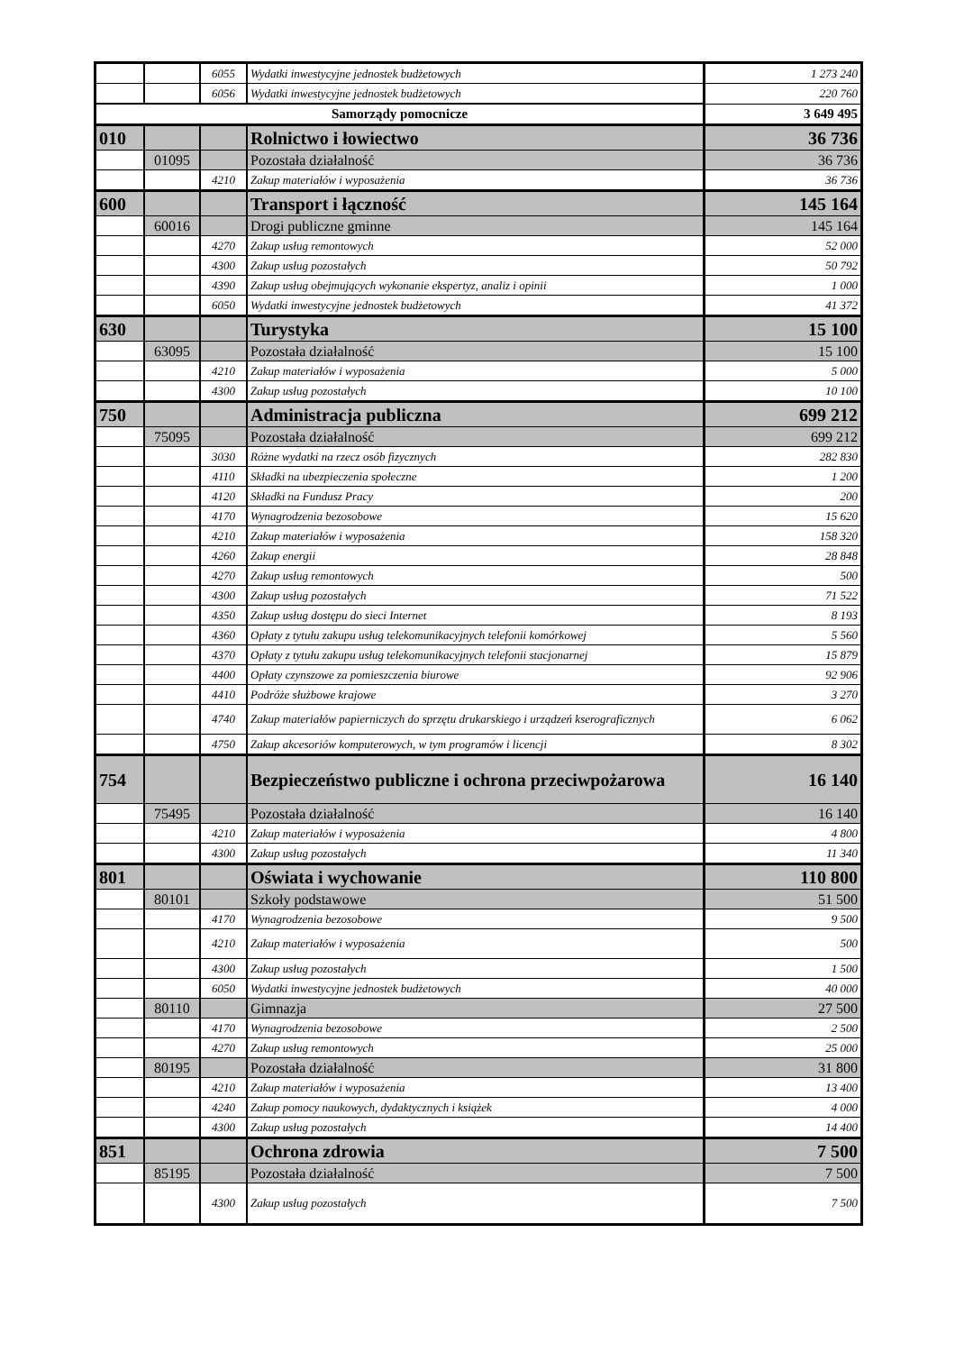| | | 6055 | Wydatki inwestycyjne jednostek budżetowych | 1 273 240 |
| | | 6056 | Wydatki inwestycyjne jednostek budżetowych | 220 760 |
| Samorządy pomocnicze | | | | 3 649 495 |
| 010 | | | Rolnictwo i łowiectwo | 36 736 |
| | 01095 | | Pozostała działalność | 36 736 |
| | | 4210 | Zakup materiałów i wyposażenia | 36 736 |
| 600 | | | Transport i łączność | 145 164 |
| | 60016 | | Drogi publiczne gminne | 145 164 |
| | | 4270 | Zakup usług remontowych | 52 000 |
| | | 4300 | Zakup usług pozostałych | 50 792 |
| | | 4390 | Zakup usług obejmujących wykonanie ekspertyz, analiz i opinii | 1 000 |
| | | 6050 | Wydatki inwestycyjne jednostek budżetowych | 41 372 |
| 630 | | | Turystyka | 15 100 |
| | 63095 | | Pozostała działalność | 15 100 |
| | | 4210 | Zakup materiałów i wyposażenia | 5 000 |
| | | 4300 | Zakup usług pozostałych | 10 100 |
| 750 | | | Administracja publiczna | 699 212 |
| | 75095 | | Pozostała działalność | 699 212 |
| | | 3030 | Różne wydatki na rzecz osób fizycznych | 282 830 |
| | | 4110 | Składki na ubezpieczenia społeczne | 1 200 |
| | | 4120 | Składki na Fundusz Pracy | 200 |
| | | 4170 | Wynagrodzenia bezosobowe | 15 620 |
| | | 4210 | Zakup materiałów i wyposażenia | 158 320 |
| | | 4260 | Zakup energii | 28 848 |
| | | 4270 | Zakup usług remontowych | 500 |
| | | 4300 | Zakup usług pozostałych | 71 522 |
| | | 4350 | Zakup usług dostępu do sieci Internet | 8 193 |
| | | 4360 | Opłaty z tytułu zakupu usług telekomunikacyjnych telefonii komórkowej | 5 560 |
| | | 4370 | Opłaty z tytułu zakupu usług telekomunikacyjnych telefonii stacjonarnej | 15 879 |
| | | 4400 | Opłaty czynszowe za pomieszczenia biurowe | 92 906 |
| | | 4410 | Podróże służbowe krajowe | 3 270 |
| | | 4740 | Zakup materiałów papierniczych do sprzętu drukarskiego i urządzeń kserograficznych | 6 062 |
| | | 4750 | Zakup akcesoriów komputerowych, w tym programów i licencji | 8 302 |
| 754 | | | Bezpieczeństwo publiczne i ochrona przeciwpożarowa | 16 140 |
| | 75495 | | Pozostała działalność | 16 140 |
| | | 4210 | Zakup materiałów i wyposażenia | 4 800 |
| | | 4300 | Zakup usług pozostałych | 11 340 |
| 801 | | | Oświata i wychowanie | 110 800 |
| | 80101 | | Szkoły podstawowe | 51 500 |
| | | 4170 | Wynagrodzenia bezosobowe | 9 500 |
| | | 4210 | Zakup materiałów i wyposażenia | 500 |
| | | 4300 | Zakup usług pozostałych | 1 500 |
| | | 6050 | Wydatki inwestycyjne jednostek budżetowych | 40 000 |
| | 80110 | | Gimnazja | 27 500 |
| | | 4170 | Wynagrodzenia bezosobowe | 2 500 |
| | | 4270 | Zakup usług remontowych | 25 000 |
| | 80195 | | Pozostała działalność | 31 800 |
| | | 4210 | Zakup materiałów i wyposażenia | 13 400 |
| | | 4240 | Zakup pomocy naukowych, dydaktycznych i książek | 4 000 |
| | | 4300 | Zakup usług pozostałych | 14 400 |
| 851 | | | Ochrona zdrowia | 7 500 |
| | 85195 | | Pozostała działalność | 7 500 |
| | | 4300 | Zakup usług pozostałych | 7 500 |